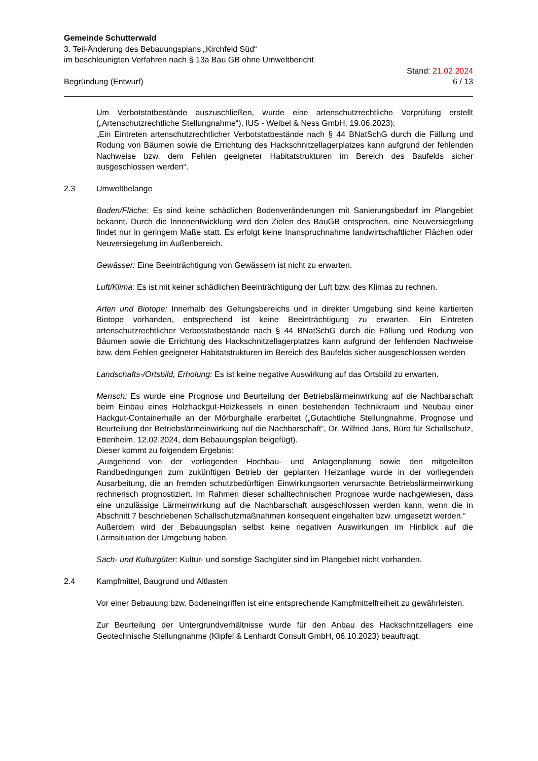Gemeinde Schutterwald
3. Teil-Änderung des Bebauungsplans „Kirchfeld Süd“
im beschleunigten Verfahren nach § 13a Bau GB ohne Umweltbericht
Begründung (Entwurf)
Stand: 21.02.2024
6 / 13
Um Verbotstatbestände auszuschließen, wurde eine artenschutzrechtliche Vorprüfung erstellt („Artenschutzrechtliche Stellungnahme“), IUS - Weibel & Ness GmbH, 19.06.2023):
„Ein Eintreten artenschutzrechtlicher Verbotstatbestände nach § 44 BNatSchG durch die Fällung und Rodung von Bäumen sowie die Errichtung des Hackschnitzellagerplatzes kann aufgrund der fehlenden Nachweise bzw. dem Fehlen geeigneter Habitatstrukturen im Bereich des Baufelds sicher ausgeschlossen werden“.
2.3 Umweltbelange
Boden/Fläche: Es sind keine schädlichen Bodenveränderungen mit Sanierungsbedarf im Plangebiet bekannt. Durch die Innenentwicklung wird den Zielen des BauGB entsprochen, eine Neuversiegelung findet nur in geringem Maße statt. Es erfolgt keine Inanspruchnahme landwirtschaftlicher Flächen oder Neuversiegelung im Außenbereich.
Gewässer: Eine Beeinträchtigung von Gewässern ist nicht zu erwarten.
Luft/Klima: Es ist mit keiner schädlichen Beeinträchtigung der Luft bzw. des Klimas zu rechnen.
Arten und Biotope: Innerhalb des Geltungsbereichs und in direkter Umgebung sind keine kartierten Biotope vorhanden, entsprechend ist keine Beeinträchtigung zu erwarten. Ein Eintreten artenschutzrechtlicher Verbotstatbestände nach § 44 BNatSchG durch die Fällung und Rodung von Bäumen sowie die Errichtung des Hackschnitzellagerplatzes kann aufgrund der fehlenden Nachweise bzw. dem Fehlen geeigneter Habitatstrukturen im Bereich des Baufelds sicher ausgeschlossen werden
Landschafts-/Ortsbild, Erholung: Es ist keine negative Auswirkung auf das Ortsbild zu erwarten.
Mensch: Es wurde eine Prognose und Beurteilung der Betriebslärmeinwirkung auf die Nachbarschaft beim Einbau eines Holzhackgut-Heizkessels in einen bestehenden Technikraum und Neubau einer Hackgut-Containerhalle an der Mörburghalle erarbeitet („Gutachtliche Stellungnahme, Prognose und Beurteilung der Betriebslärmeinwirkung auf die Nachbarschaft“, Dr. Wilfried Jans, Büro für Schallschutz, Ettenheim, 12.02.2024, dem Bebauungsplan beigefügt).
Dieser kommt zu folgendem Ergebnis:
„Ausgehend von der vorliegenden Hochbau- und Anlagenplanung sowie den mitgeteilten Randbedingungen zum zukünftigen Betrieb der geplanten Heizanlage wurde in der vorliegenden Ausarbeitung, die an fremden schutzbedürftigen Einwirkungsorten verursachte Betriebslärmeinwirkung rechnerisch prognostiziert. Im Rahmen dieser schalltechnischen Prognose wurde nachgewiesen, dass eine unzulässige Lärmeinwirkung auf die Nachbarschaft ausgeschlossen werden kann, wenn die in Abschnitt 7 beschriebenen Schallschutzmaßnahmen konsequent eingehalten bzw. umgesetzt werden.“
Außerdem wird der Bebauungsplan selbst keine negativen Auswirkungen im Hinblick auf die Lärmsituation der Umgebung haben.
Sach- und Kulturgüter: Kultur- und sonstige Sachgüter sind im Plangebiet nicht vorhanden.
2.4 Kampfmittel, Baugrund und Altlasten
Vor einer Bebauung bzw. Bodeneingriffen ist eine entsprechende Kampfmittelfreiheit zu gewährleisten.
Zur Beurteilung der Untergrundverhältnisse wurde für den Anbau des Hackschnitzellagers eine Geotechnische Stellungnahme (Klipfel & Lenhardt Consult GmbH, 06.10.2023) beauftragt.